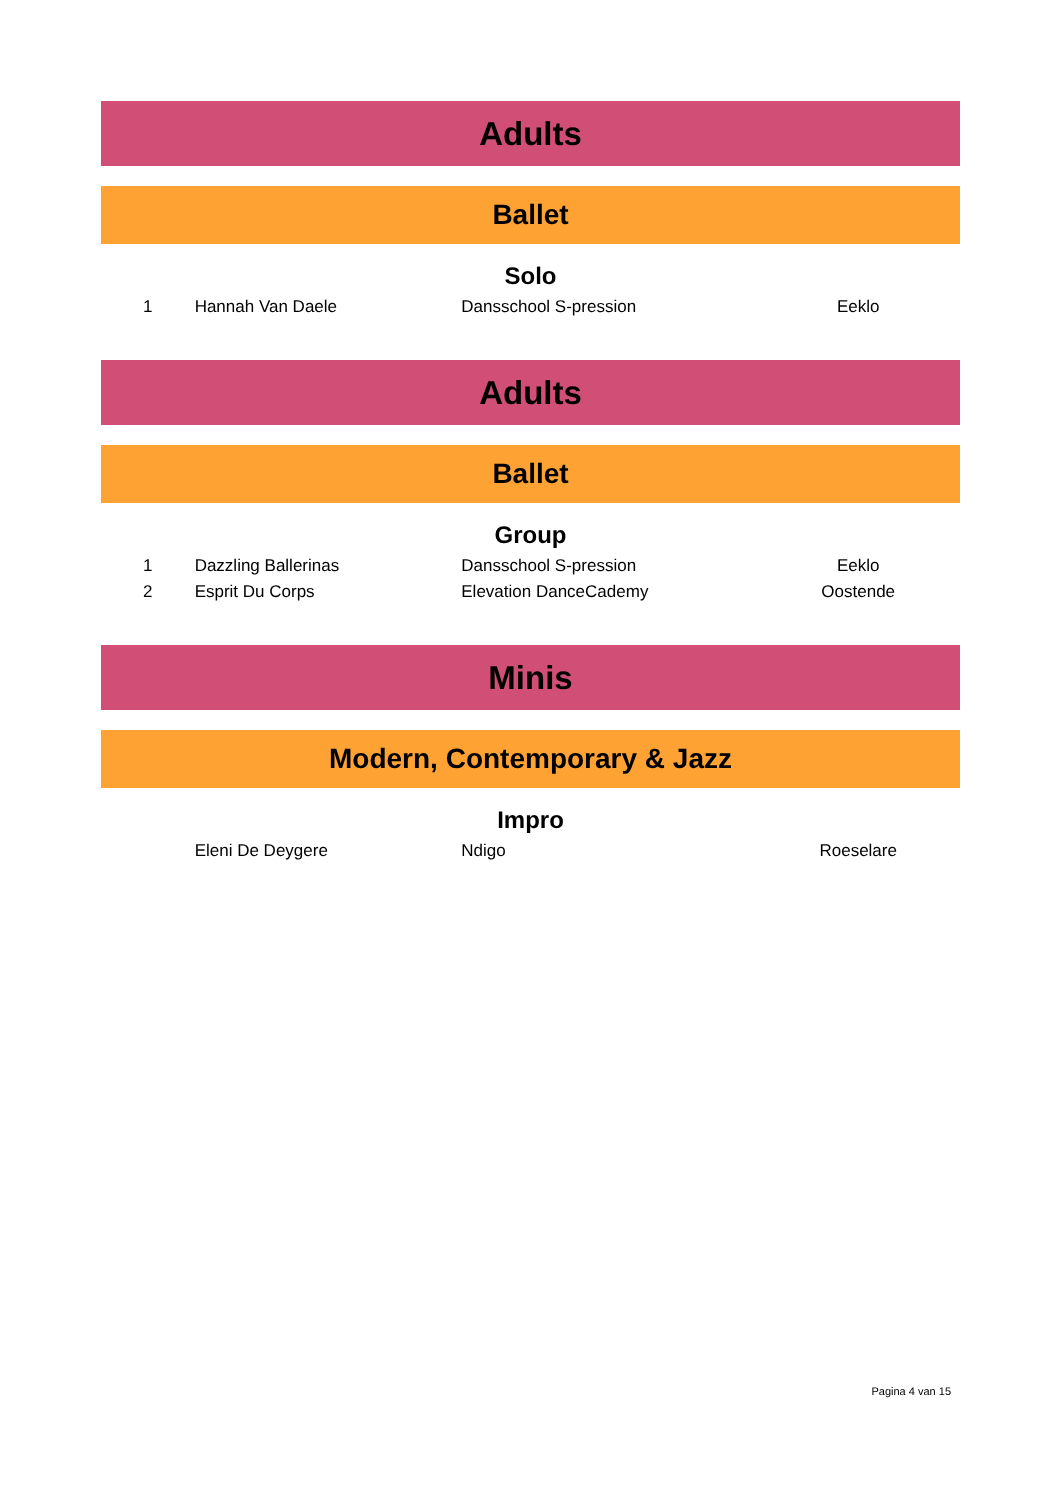Adults
Ballet
Solo
| 1 | Hannah Van Daele | Dansschool S-pression | Eeklo |
Adults
Ballet
Group
| 1 | Dazzling Ballerinas | Dansschool S-pression | Eeklo |
| 2 | Esprit Du Corps | Elevation DanceCademy | Oostende |
Minis
Modern, Contemporary & Jazz
Impro
| | Eleni De Deygere | Ndigo | Roeselare |
Pagina 4 van 15